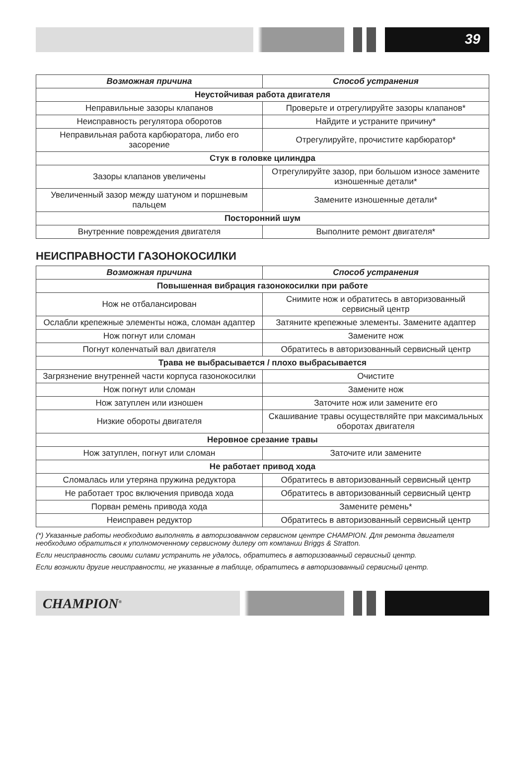39
| Возможная причина | Способ устранения |
| --- | --- |
| Неустойчивая работа двигателя | |
| Неправильные зазоры клапанов | Проверьте и отрегулируйте зазоры клапанов* |
| Неисправность регулятора оборотов | Найдите и устраните причину* |
| Неправильная работа карбюратора, либо его засорение | Отрегулируйте, прочистите карбюратор* |
| Стук в головке цилиндра | |
| Зазоры клапанов увеличены | Отрегулируйте зазор, при большом износе замените изношенные детали* |
| Увеличенный зазор между шатуном и поршневым пальцем | Замените изношенные детали* |
| Посторонний шум | |
| Внутренние повреждения двигателя | Выполните ремонт двигателя* |
НЕИСПРАВНОСТИ ГАЗОНОКОСИЛКИ
| Возможная причина | Способ устранения |
| --- | --- |
| Повышенная вибрация газонокосилки при работе | |
| Нож не отбалансирован | Снимите нож и обратитесь в авторизованный сервисный центр |
| Ослабли крепежные элементы ножа, сломан адаптер | Затяните крепежные элементы. Замените адаптер |
| Нож погнут или сломан | Замените нож |
| Погнут коленчатый вал двигателя | Обратитесь в авторизованный сервисный центр |
| Трава не выбрасывается / плохо выбрасывается | |
| Загрязнение внутренней части корпуса газонокосилки | Очистите |
| Нож погнут или сломан | Замените нож |
| Нож затуплен или изношен | Заточите нож или замените его |
| Низкие обороты двигателя | Скашивание травы осуществляйте при максимальных оборотах двигателя |
| Неровное срезание травы | |
| Нож затуплен, погнут или сломан | Заточите или замените |
| Не работает привод хода | |
| Сломалась или утеряна пружина редуктора | Обратитесь в авторизованный сервисный центр |
| Не работает трос включения привода хода | Обратитесь в авторизованный сервисный центр |
| Порван ремень привода хода | Замените ремень* |
| Неисправен редуктор | Обратитесь в авторизованный сервисный центр |
(*) Указанные работы необходимо выполнять в авторизованном сервисном центре CHAMPION. Для ремонта двигателя необходимо обратиться к уполномоченному сервисному дилеру от компании Briggs & Stratton.
Если неисправность своими силами устранить не удалось, обратитесь в авторизованный сервисный центр.
Если возникли другие неисправности, не указанные в таблице, обратитесь в авторизованный сервисный центр.
CHAMPION<sup>®</sup>